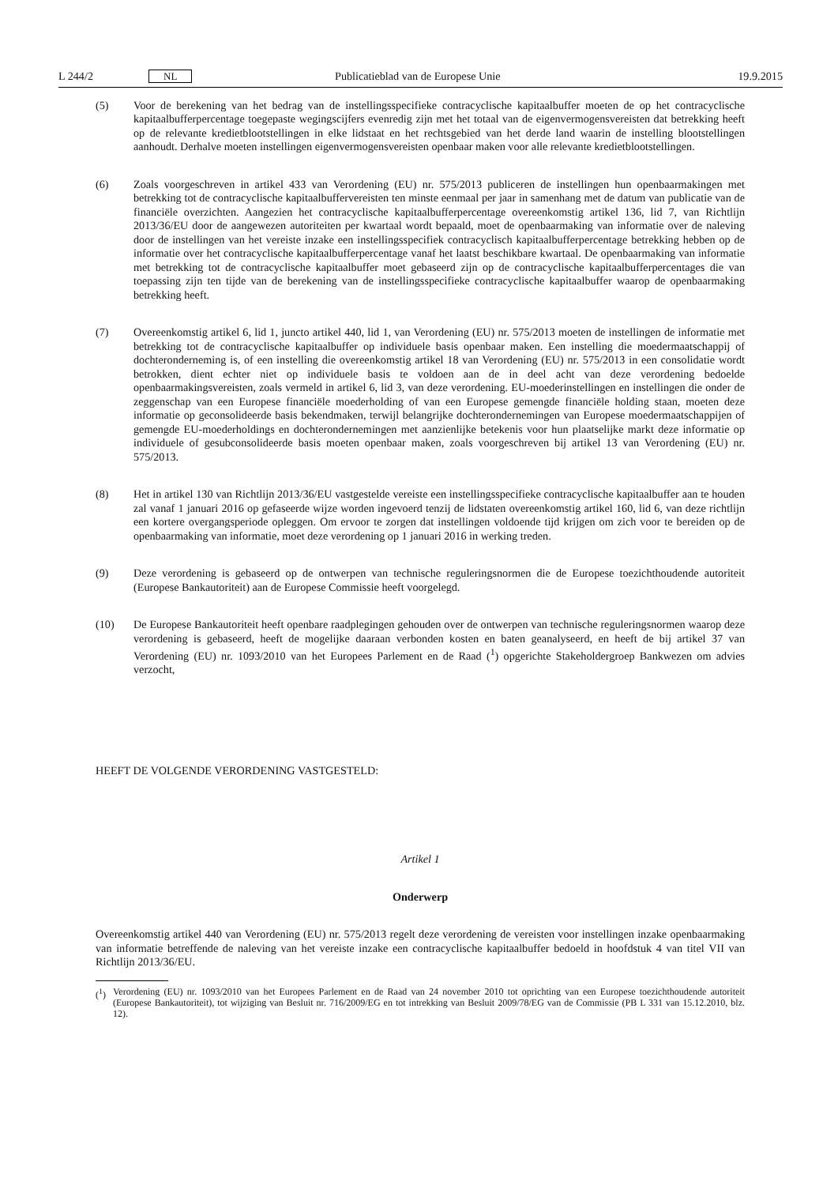L 244/2 NL Publicatieblad van de Europese Unie 19.9.2015
(5) Voor de berekening van het bedrag van de instellingsspecifieke contracyclische kapitaalbuffer moeten de op het contracyclische kapitaalbufferpercentage toegepaste wegingscijfers evenredig zijn met het totaal van de eigenvermogensvereisten dat betrekking heeft op de relevante kredietblootstellingen in elke lidstaat en het rechtsgebied van het derde land waarin de instelling blootstellingen aanhoudt. Derhalve moeten instellingen eigenvermogensvereisten openbaar maken voor alle relevante kredietblootstellingen.
(6) Zoals voorgeschreven in artikel 433 van Verordening (EU) nr. 575/2013 publiceren de instellingen hun openbaarmakingen met betrekking tot de contracyclische kapitaalbuffervereisten ten minste eenmaal per jaar in samenhang met de datum van publicatie van de financiële overzichten. Aangezien het contracyclische kapitaalbufferpercentage overeenkomstig artikel 136, lid 7, van Richtlijn 2013/36/EU door de aangewezen autoriteiten per kwartaal wordt bepaald, moet de openbaarmaking van informatie over de naleving door de instellingen van het vereiste inzake een instellingsspecifiek contracyclisch kapitaalbufferpercentage betrekking hebben op de informatie over het contracyclische kapitaalbufferpercentage vanaf het laatst beschikbare kwartaal. De openbaarmaking van informatie met betrekking tot de contracyclische kapitaalbuffer moet gebaseerd zijn op de contracyclische kapitaalbufferpercentages die van toepassing zijn ten tijde van de berekening van de instellingsspecifieke contracyclische kapitaalbuffer waarop de openbaarmaking betrekking heeft.
(7) Overeenkomstig artikel 6, lid 1, juncto artikel 440, lid 1, van Verordening (EU) nr. 575/2013 moeten de instellingen de informatie met betrekking tot de contracyclische kapitaalbuffer op individuele basis openbaar maken. Een instelling die moedermaatschappij of dochteronderneming is, of een instelling die overeenkomstig artikel 18 van Verordening (EU) nr. 575/2013 in een consolidatie wordt betrokken, dient echter niet op individuele basis te voldoen aan de in deel acht van deze verordening bedoelde openbaarmakingsvereisten, zoals vermeld in artikel 6, lid 3, van deze verordening. EU-moederinstellingen en instellingen die onder de zeggenschap van een Europese financiële moederholding of van een Europese gemengde financiële holding staan, moeten deze informatie op geconsolideerde basis bekendmaken, terwijl belangrijke dochterondernemingen van Europese moedermaatschappijen of gemengde EU-moederholdings en dochterondernemingen met aanzienlijke betekenis voor hun plaatselijke markt deze informatie op individuele of gesubconsolideerde basis moeten openbaar maken, zoals voorgeschreven bij artikel 13 van Verordening (EU) nr. 575/2013.
(8) Het in artikel 130 van Richtlijn 2013/36/EU vastgestelde vereiste een instellingsspecifieke contracyclische kapitaalbuffer aan te houden zal vanaf 1 januari 2016 op gefaseerde wijze worden ingevoerd tenzij de lidstaten overeenkomstig artikel 160, lid 6, van deze richtlijn een kortere overgangsperiode opleggen. Om ervoor te zorgen dat instellingen voldoende tijd krijgen om zich voor te bereiden op de openbaarmaking van informatie, moet deze verordening op 1 januari 2016 in werking treden.
(9) Deze verordening is gebaseerd op de ontwerpen van technische reguleringsnormen die de Europese toezichthoudende autoriteit (Europese Bankautoriteit) aan de Europese Commissie heeft voorgelegd.
(10) De Europese Bankautoriteit heeft openbare raadplegingen gehouden over de ontwerpen van technische reguleringsnormen waarop deze verordening is gebaseerd, heeft de mogelijke daaraan verbonden kosten en baten geanalyseerd, en heeft de bij artikel 37 van Verordening (EU) nr. 1093/2010 van het Europees Parlement en de Raad (<sup>1</sup>) opgerichte Stakeholdergroep Bankwezen om advies verzocht,
HEEFT DE VOLGENDE VERORDENING VASTGESTELD:
Artikel 1
Onderwerp
Overeenkomstig artikel 440 van Verordening (EU) nr. 575/2013 regelt deze verordening de vereisten voor instellingen inzake openbaarmaking van informatie betreffende de naleving van het vereiste inzake een contracyclische kapitaalbuffer bedoeld in hoofdstuk 4 van titel VII van Richtlijn 2013/36/EU.
(<sup>1</sup>) Verordening (EU) nr. 1093/2010 van het Europees Parlement en de Raad van 24 november 2010 tot oprichting van een Europese toezichthoudende autoriteit (Europese Bankautoriteit), tot wijziging van Besluit nr. 716/2009/EG en tot intrekking van Besluit 2009/78/EG van de Commissie (PB L 331 van 15.12.2010, blz. 12).